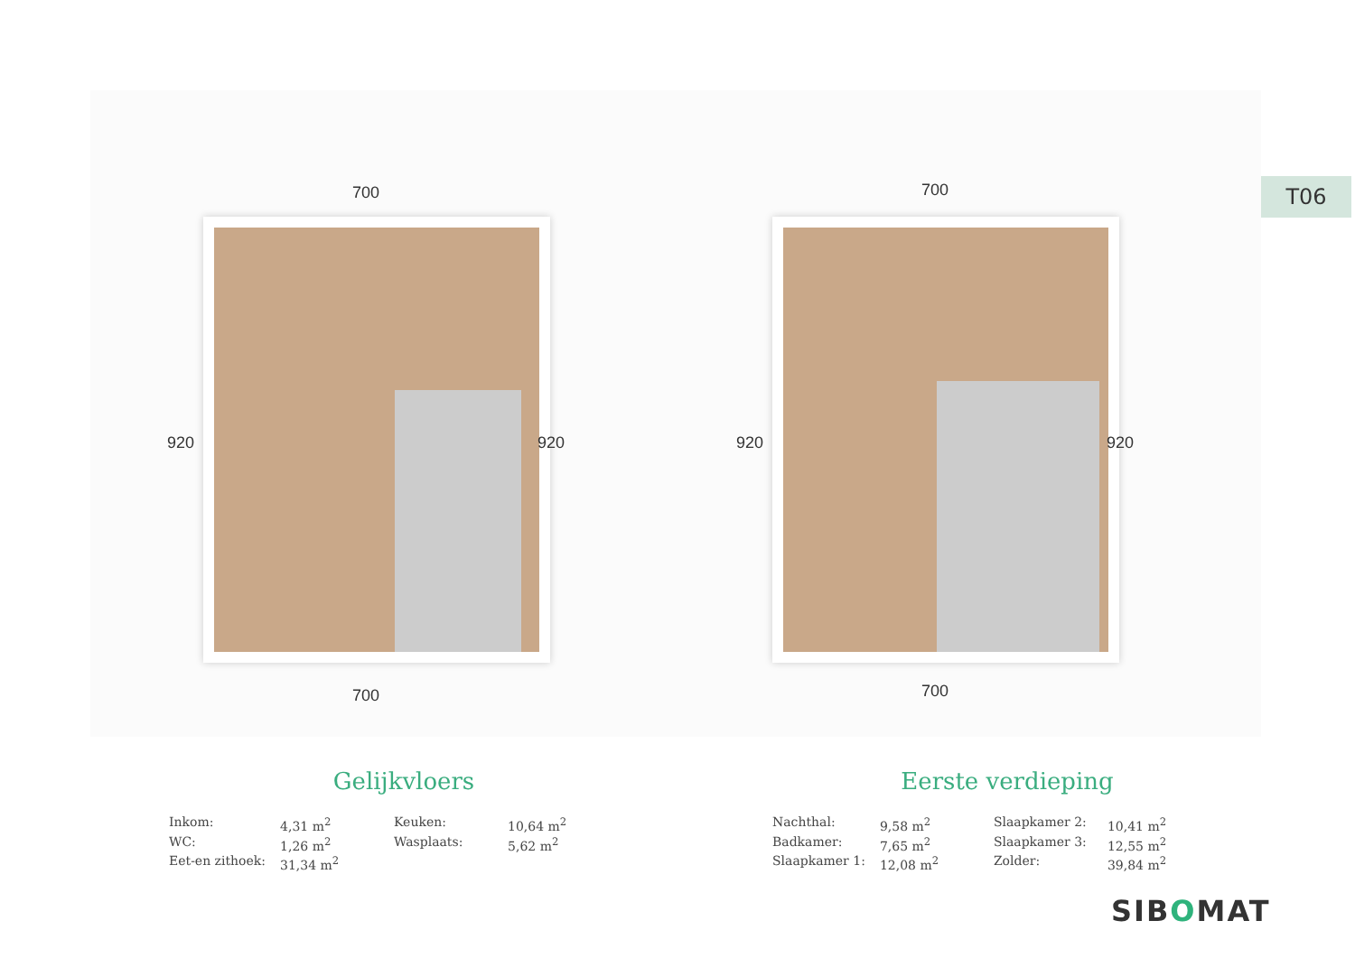T06
700
920 920
700
700
920 920
700
Gelijkvloers
| Inkom: | 4,31 m<sup>2</sup> | Keuken: | 10,64 m<sup>2</sup> |
| WC: | 1,26 m<sup>2</sup> | Wasplaats: | 5,62 m<sup>2</sup> |
| Eet-en zithoek: | 31,34 m<sup>2</sup> | | |
Eerste verdieping
| Nachthal: | 9,58 m<sup>2</sup> | Slaapkamer 2: | 10,41 m<sup>2</sup> |
| Badkamer: | 7,65 m<sup>2</sup> | Slaapkamer 3: | 12,55 m<sup>2</sup> |
| Slaapkamer 1: | 12,08 m<sup>2</sup> | Zolder: | 39,84 m<sup>2</sup> |
SIBOMAT